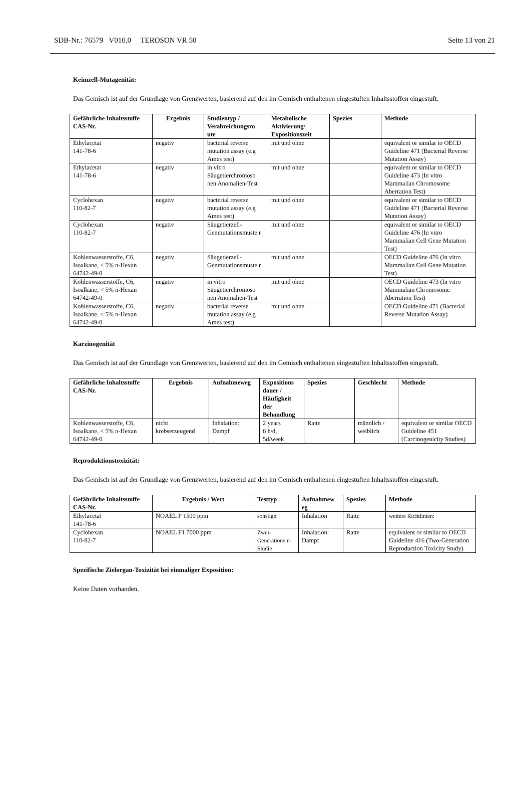SDB-Nr.: 76579 V010.0 TEROSON VR 50 Seite 13 von 21
Keimzell-Mutagenität:
Das Gemisch ist auf der Grundlage von Grenzwerten, basierend auf den im Gemisch enthaltenen eingestuften Inhaltsstoffen eingestuft.
| Gefährliche Inhaltsstoffe CAS-Nr. | Ergebnis | Studientyp / Verabreichungsro ute | Metabolische Aktivierung/ Expositionszeit | Spezies | Methode |
| --- | --- | --- | --- | --- | --- |
| Ethylacetat 141-78-6 | negativ | bacterial reverse mutation assay (e.g Ames test) | mit und ohne | | equivalent or similar to OECD Guideline 471 (Bacterial Reverse Mutation Assay) |
| Ethylacetat 141-78-6 | negativ | in vitro Säugetierchromoso nen Anomalien-Test | mit und ohne | | equivalent or similar to OECD Guideline 473 (In vitro Mammalian Chromosome Aberration Test) |
| Cyclohexan 110-82-7 | negativ | bacterial reverse mutation assay (e.g Ames test) | mit und ohne | | equivalent or similar to OECD Guideline 471 (Bacterial Reverse Mutation Assay) |
| Cyclohexan 110-82-7 | negativ | Säugetierzell-Genmutationsmuste r | mit und ohne | | equivalent or similar to OECD Guideline 476 (In vitro Mammalian Cell Gene Mutation Test) |
| Kohlenwasserstoffe, C6, Isoalkane, < 5% n-Hexan 64742-49-0 | negativ | Säugetierzell-Genmutationsmuste r | mit und ohne | | OECD Guideline 476 (In vitro Mammalian Cell Gene Mutation Test) |
| Kohlenwasserstoffe, C6, Isoalkane, < 5% n-Hexan 64742-49-0 | negativ | in vitro Säugetierchromoso nen Anomalien-Test | mit und ohne | | OECD Guideline 473 (In vitro Mammalian Chromosome Aberration Test) |
| Kohlenwasserstoffe, C6, Isoalkane, < 5% n-Hexan 64742-49-0 | negativ | bacterial reverse mutation assay (e.g Ames test) | mit und ohne | | OECD Guideline 471 (Bacterial Reverse Mutation Assay) |
Karzinogenität
Das Gemisch ist auf der Grundlage von Grenzwerten, basierend auf den im Gemisch enthaltenen eingestuften Inhaltsstoffen eingestuft.
| Gefährliche Inhaltsstoffe CAS-Nr. | Ergebnis | Aufnahmeweg | Expositions dauer / Häufigkeit der Behandlung | Spezies | Geschlecht | Methode |
| --- | --- | --- | --- | --- | --- | --- |
| Kohlenwasserstoffe, C6, Isoalkane, < 5% n-Hexan 64742-49-0 | nicht krebserzeugend | Inhalation: Dampf | 2 years 6 h/d, 5d/week | Ratte | männlich / weiblich | equivalent or similar OECD Guideline 451 (Carcinogenicity Studies) |
Reproduktionstoxizität:
Das Gemisch ist auf der Grundlage von Grenzwerten, basierend auf den im Gemisch enthaltenen eingestuften Inhaltsstoffen eingestuft.
| Gefährliche Inhaltsstoffe CAS-Nr. | Ergebnis / Wert | Testtyp | Aufnahmew eg | Spezies | Methode |
| --- | --- | --- | --- | --- | --- |
| Ethylacetat 141-78-6 | NOAEL P 1500 ppm | sonstige: | Inhalation | Ratte | weitere Richtlinien: |
| Cyclohexan 110-82-7 | NOAEL F1 7000 ppm | Zwei-Generatione n-Studie | Inhalation: Dampf | Ratte | equivalent or similar to OECD Guideline 416 (Two-Generation Reproduction Toxicity Study) |
Spezifische Zielorgan-Toxizität bei einmaliger Exposition:
Keine Daten vorhanden.